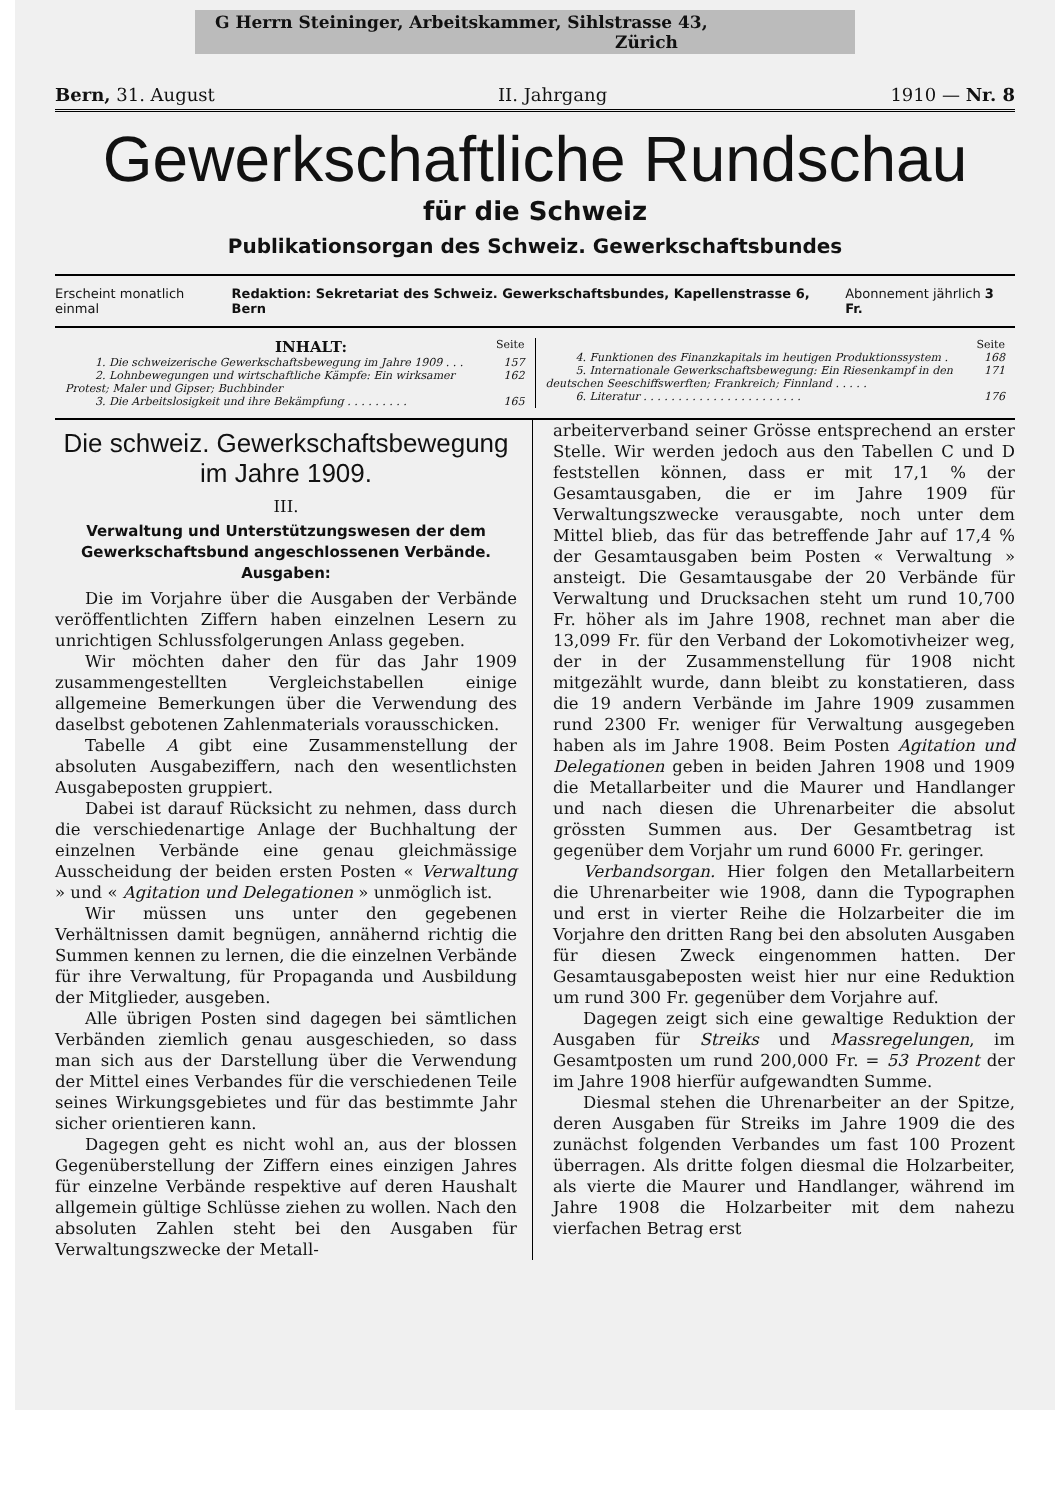G Herrn Steininger, Arbeitskammer, Sihlstrasse 43,
Zürich
Bern, 31. August II. Jahrgang 1910 — Nr. 8
Gewerkschaftliche Rundschau
für die Schweiz
Publikationsorgan des Schweiz. Gewerkschaftsbundes
Erscheint monatlich einmal Redaktion: Sekretariat des Schweiz. Gewerkschaftsbundes, Kapellenstrasse 6, Bern Abonnement jährlich 3 Fr.
INHALT: Seite
1. Die schweizerische Gewerkschaftsbewegung im Jahre 1909 . . . 157
2. Lohnbewegungen und wirtschaftliche Kämpfe: Ein wirksamer Protest; Maler und Gipser; Buchbinder 162
3. Die Arbeitslosigkeit und ihre Bekämpfung . . . . . . . . . 165
Seite
4. Funktionen des Finanzkapitals im heutigen Produktionssystem . 168
5. Internationale Gewerkschaftsbewegung: Ein Riesenkampf in den deutschen Seeschiffswerften; Frankreich; Finnland . . . . . 171
6. Literatur . . . . . . . . . . . . . . . . . . . . . . . 176
Die schweiz. Gewerkschaftsbewegung im Jahre 1909.
III.
Verwaltung und Unterstützungswesen der dem Gewerkschaftsbund angeschlossenen Verbände.
Ausgaben:
Die im Vorjahre über die Ausgaben der Verbände veröffentlichten Ziffern haben einzelnen Lesern zu unrichtigen Schlussfolgerungen Anlass gegeben.
Wir möchten daher den für das Jahr 1909 zusammengestellten Vergleichstabellen einige allgemeine Bemerkungen über die Verwendung des daselbst gebotenen Zahlenmaterials vorausschicken.
Tabelle A gibt eine Zusammenstellung der absoluten Ausgabeziffern, nach den wesentlichsten Ausgabeposten gruppiert.
Dabei ist darauf Rücksicht zu nehmen, dass durch die verschiedenartige Anlage der Buchhaltung der einzelnen Verbände eine genau gleichmässige Ausscheidung der beiden ersten Posten « Verwaltung » und « Agitation und Delegationen » unmöglich ist.
Wir müssen uns unter den gegebenen Verhältnissen damit begnügen, annähernd richtig die Summen kennen zu lernen, die die einzelnen Verbände für ihre Verwaltung, für Propaganda und Ausbildung der Mitglieder, ausgeben.
Alle übrigen Posten sind dagegen bei sämtlichen Verbänden ziemlich genau ausgeschieden, so dass man sich aus der Darstellung über die Verwendung der Mittel eines Verbandes für die verschiedenen Teile seines Wirkungsgebietes und für das bestimmte Jahr sicher orientieren kann.
Dagegen geht es nicht wohl an, aus der blossen Gegenüberstellung der Ziffern eines einzigen Jahres für einzelne Verbände respektive auf deren Haushalt allgemein gültige Schlüsse ziehen zu wollen. Nach den absoluten Zahlen steht bei den Ausgaben für Verwaltungszwecke der Metall-
arbeiterverband seiner Grösse entsprechend an erster Stelle. Wir werden jedoch aus den Tabellen C und D feststellen können, dass er mit 17,1 % der Gesamtausgaben, die er im Jahre 1909 für Verwaltungszwecke verausgabte, noch unter dem Mittel blieb, das für das betreffende Jahr auf 17,4 % der Gesamtausgaben beim Posten « Verwaltung » ansteigt. Die Gesamtausgabe der 20 Verbände für Verwaltung und Drucksachen steht um rund 10,700 Fr. höher als im Jahre 1908, rechnet man aber die 13,099 Fr. für den Verband der Lokomotivheizer weg, der in der Zusammenstellung für 1908 nicht mitgezählt wurde, dann bleibt zu konstatieren, dass die 19 andern Verbände im Jahre 1909 zusammen rund 2300 Fr. weniger für Verwaltung ausgegeben haben als im Jahre 1908. Beim Posten Agitation und Delegationen geben in beiden Jahren 1908 und 1909 die Metallarbeiter und die Maurer und Handlanger und nach diesen die Uhrenarbeiter die absolut grössten Summen aus. Der Gesamtbetrag ist gegenüber dem Vorjahr um rund 6000 Fr. geringer.
Verbandsorgan. Hier folgen den Metallarbeitern die Uhrenarbeiter wie 1908, dann die Typographen und erst in vierter Reihe die Holzarbeiter die im Vorjahre den dritten Rang bei den absoluten Ausgaben für diesen Zweck eingenommen hatten. Der Gesamtausgabeposten weist hier nur eine Reduktion um rund 300 Fr. gegenüber dem Vorjahre auf.
Dagegen zeigt sich eine gewaltige Reduktion der Ausgaben für Streiks und Massregelungen, im Gesamtposten um rund 200,000 Fr. = 53 Prozent der im Jahre 1908 hierfür aufgewandten Summe.
Diesmal stehen die Uhrenarbeiter an der Spitze, deren Ausgaben für Streiks im Jahre 1909 die des zunächst folgenden Verbandes um fast 100 Prozent überragen. Als dritte folgen diesmal die Holzarbeiter, als vierte die Maurer und Handlanger, während im Jahre 1908 die Holzarbeiter mit dem nahezu vierfachen Betrag erst